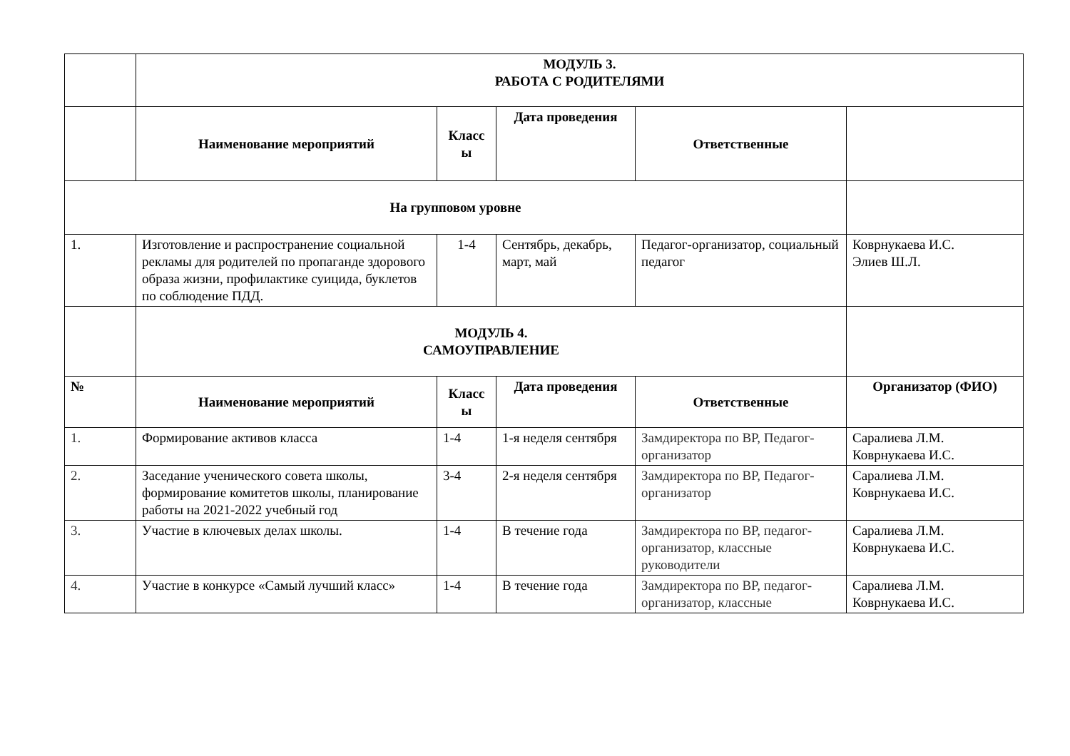| | МОДУЛЬ 3. РАБОТА С РОДИТЕЛЯМИ | | | | |
| | Наименование мероприятий | Класс ы | Дата проведения | Ответственные | |
| На групповом уровне | | | | | |
| 1. | Изготовление и распространение социальной рекламы для родителей по пропаганде здорового образа жизни, профилактике суицида, буклетов по соблюдение ПДД. | 1-4 | Сентябрь, декабрь, март, май | Педагог-организатор, социальный педагог | Коврнукаева И.С. Элиев Ш.Л. |
| | МОДУЛЬ 4. САМОУПРАВЛЕНИЕ | | | | |
| № | Наименование мероприятий | Класс ы | Дата проведения | Ответственные | Организатор (ФИО) |
| 1. | Формирование активов класса | 1-4 | 1-я неделя сентября | Замдиректора по ВР, Педагог-организатор | Саралиева Л.М. Коврнукаева И.С. |
| 2. | Заседание ученического совета школы, формирование комитетов школы, планирование работы на 2021-2022 учебный год | 3-4 | 2-я неделя сентября | Замдиректора по ВР, Педагог-организатор | Саралиева Л.М. Коврнукаева И.С. |
| 3. | Участие в ключевых делах школы. | 1-4 | В течение года | Замдиректора по ВР, педагог-организатор, классные руководители | Саралиева Л.М. Коврнукаева И.С. |
| 4. | Участие в конкурсе «Самый лучший класс» | 1-4 | В течение года | Замдиректора по ВР, педагог-организатор, классные | Саралиева Л.М. Коврнукаева И.С. |